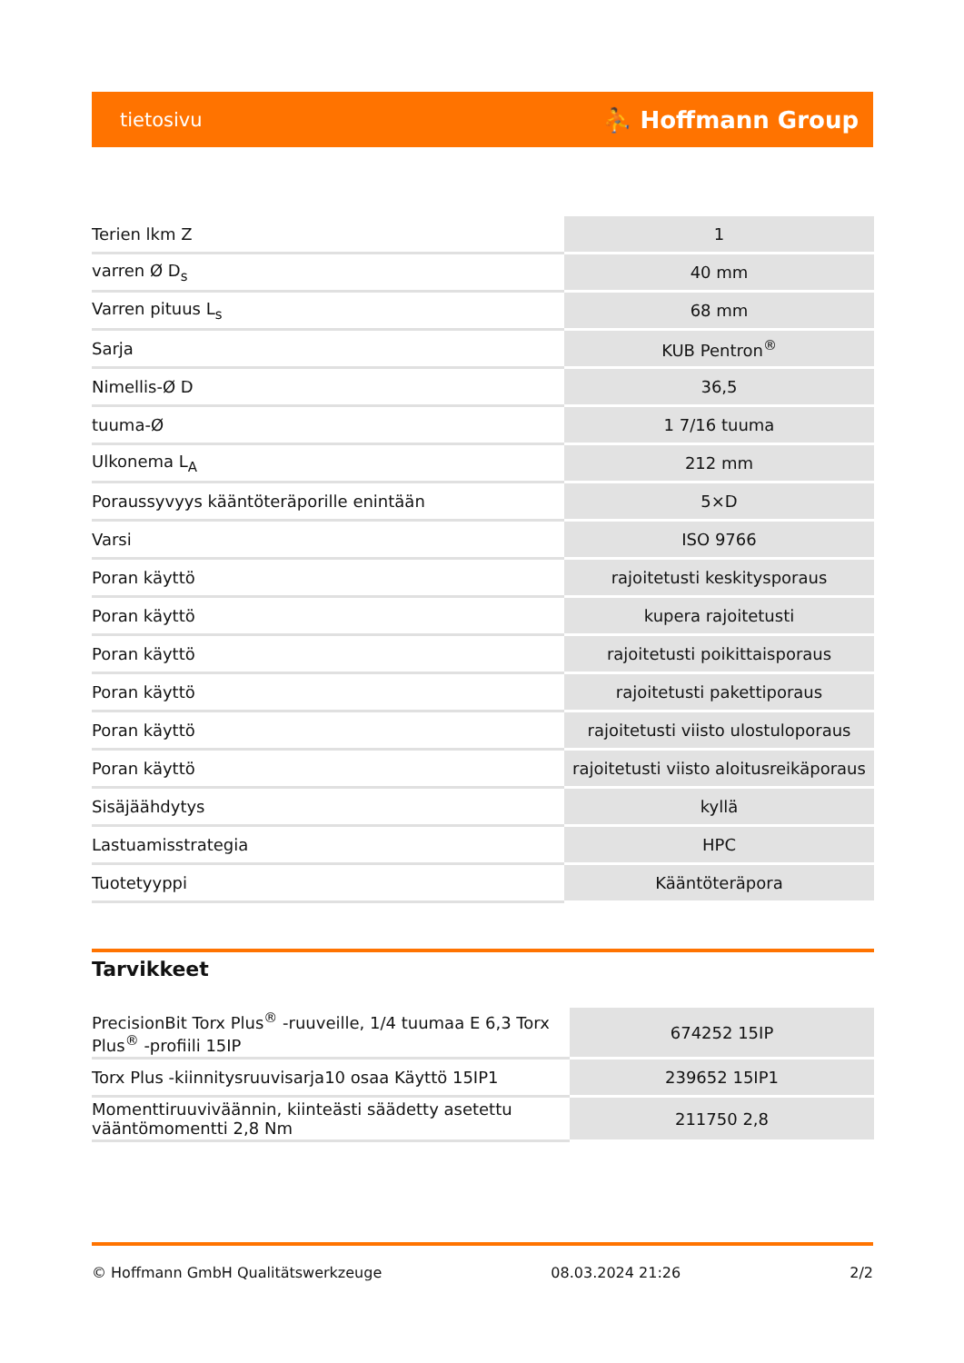tietosivu ⛹ Hoffmann Group
| Terien lkm Z | 1 |
| varren Ø D<sub>s</sub> | 40 mm |
| Varren pituus L<sub>s</sub> | 68 mm |
| Sarja | KUB Pentron<sup>®</sup> |
| Nimellis-Ø D | 36,5 |
| tuuma-Ø | 1 7/16 tuuma |
| Ulkonema L<sub>A</sub> | 212 mm |
| Poraussyvyys kääntöteräporille enintään | 5×D |
| Varsi | ISO 9766 |
| Poran käyttö | rajoitetusti keskitysporaus |
| Poran käyttö | kupera rajoitetusti |
| Poran käyttö | rajoitetusti poikittaisporaus |
| Poran käyttö | rajoitetusti pakettiporaus |
| Poran käyttö | rajoitetusti viisto ulostuloporaus |
| Poran käyttö | rajoitetusti viisto aloitusreikäporaus |
| Sisäjäähdytys | kyllä |
| Lastuamisstrategia | HPC |
| Tuotetyyppi | Kääntöteräpora |
Tarvikkeet
| PrecisionBit Torx Plus<sup>®</sup> -ruuveille, 1/4 tuumaa E 6,3 Torx Plus<sup>®</sup> -profiili 15IP | 674252 15IP |
| Torx Plus -kiinnitysruuvisarja10 osaa Käyttö 15IP1 | 239652 15IP1 |
| Momenttiruuviväännin, kiinteästi säädetty asetettu vääntömomentti 2,8 Nm | 211750 2,8 |
© Hoffmann GmbH Qualitätswerkzeuge 08.03.2024 21:26 2/2